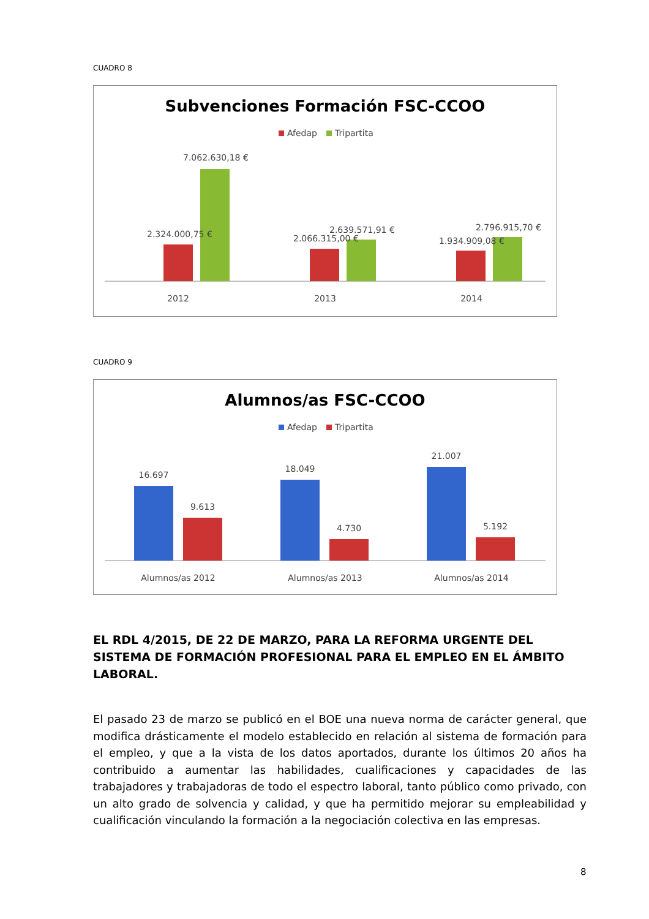CUADRO 8
Subvenciones Formación FSC-CCOO
Afedap
Tripartita
7.062.630,18 €
2.324.000,75 €
2.639.571,91 €
2.066.315,00 €
2.796.915,70 €
1.934.909,08 €
2012
2013
2014
CUADRO 9
Alumnos/as FSC-CCOO
Afedap
Tripartita
16.697
9.613
18.049
4.730
21.007
5.192
Alumnos/as 2012
Alumnos/as 2013
Alumnos/as 2014
EL RDL 4/2015, DE 22 DE MARZO, PARA LA REFORMA URGENTE DEL SISTEMA DE FORMACIÓN PROFESIONAL PARA EL EMPLEO EN EL ÁMBITO LABORAL.
El pasado 23 de marzo se publicó en el BOE una nueva norma de carácter general, que modifica drásticamente el modelo establecido en relación al sistema de formación para el empleo, y que a la vista de los datos aportados, durante los últimos 20 años ha contribuido a aumentar las habilidades, cualificaciones y capacidades de las trabajadores y trabajadoras de todo el espectro laboral, tanto público como privado, con un alto grado de solvencia y calidad, y que ha permitido mejorar su empleabilidad y cualificación vinculando la formación a la negociación colectiva en las empresas.
8